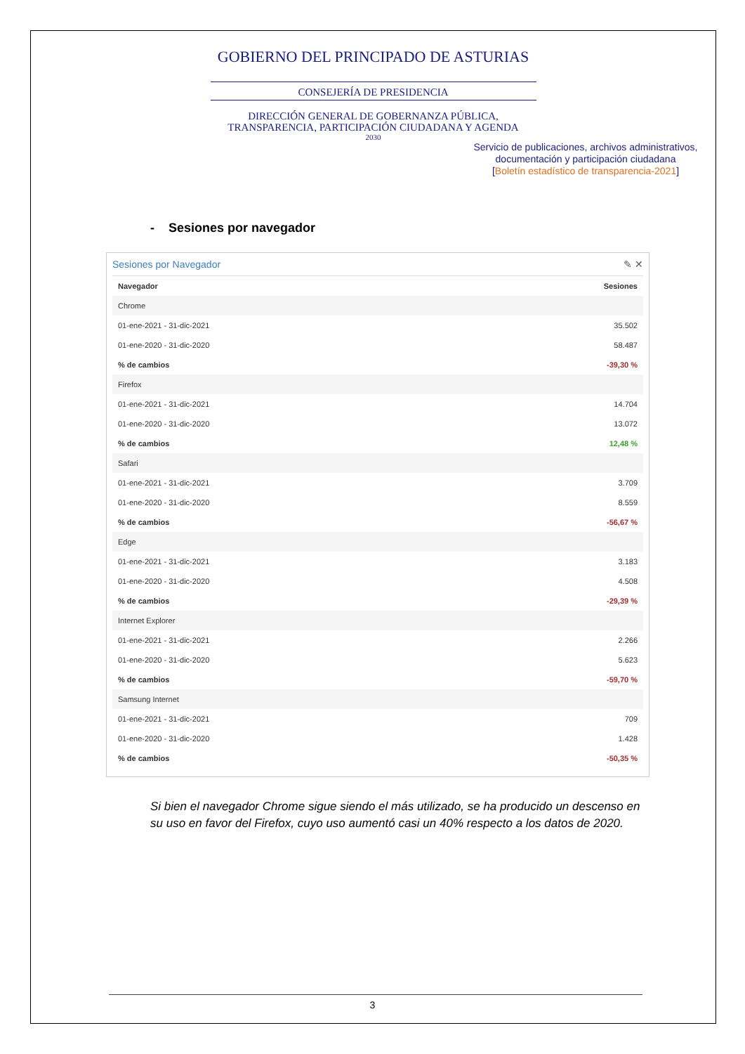GOBIERNO DEL PRINCIPADO DE ASTURIAS
CONSEJERÍA DE PRESIDENCIA
DIRECCIÓN GENERAL DE GOBERNANZA PÚBLICA,
TRANSPARENCIA, PARTICIPACIÓN CIUDADANA Y AGENDA
2030
Servicio de publicaciones, archivos administrativos, documentación y participación ciudadana
[Boletín estadístico de transparencia-2021]
- Sesiones por navegador
Sesiones por Navegador ✎ ✕
| Navegador | Sesiones |
| --- | --- |
| Chrome | |
| 01-ene-2021 - 31-dic-2021 | 35.502 |
| 01-ene-2020 - 31-dic-2020 | 58.487 |
| % de cambios | -39,30 % |
| Firefox | |
| 01-ene-2021 - 31-dic-2021 | 14.704 |
| 01-ene-2020 - 31-dic-2020 | 13.072 |
| % de cambios | 12,48 % |
| Safari | |
| 01-ene-2021 - 31-dic-2021 | 3.709 |
| 01-ene-2020 - 31-dic-2020 | 8.559 |
| % de cambios | -56,67 % |
| Edge | |
| 01-ene-2021 - 31-dic-2021 | 3.183 |
| 01-ene-2020 - 31-dic-2020 | 4.508 |
| % de cambios | -29,39 % |
| Internet Explorer | |
| 01-ene-2021 - 31-dic-2021 | 2.266 |
| 01-ene-2020 - 31-dic-2020 | 5.623 |
| % de cambios | -59,70 % |
| Samsung Internet | |
| 01-ene-2021 - 31-dic-2021 | 709 |
| 01-ene-2020 - 31-dic-2020 | 1.428 |
| % de cambios | -50,35 % |
Si bien el navegador Chrome sigue siendo el más utilizado, se ha producido un descenso en su uso en favor del Firefox, cuyo uso aumentó casi un 40% respecto a los datos de 2020.
3